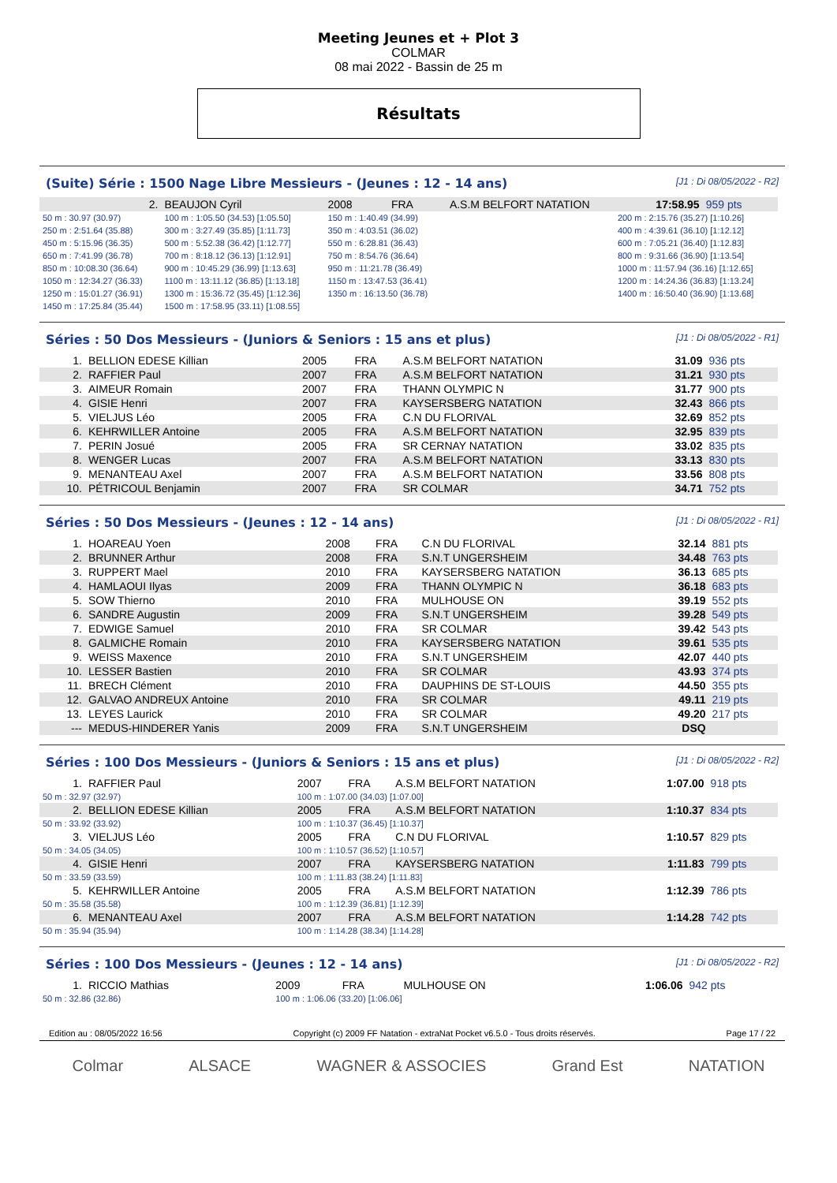Meeting Jeunes et + Plot 3
COLMAR
08 mai 2022 - Bassin de 25 m
Résultats
(Suite) Série : 1500 Nage Libre Messieurs - (Jeunes : 12 - 14 ans) [J1 : Di 08/05/2022 - R2]
| 2. | BEAUJON Cyril | | 2008 | FRA | A.S.M BELFORT NATATION | | 17:58.95 | 959 pts |
| 50 m : 30.97 (30.97) | 100 m : 1:05.50 (34.53) [1:05.50] | 150 m : 1:40.49 (34.99) | | | | 200 m : 2:15.76 (35.27) [1:10.26] | | |
| 250 m : 2:51.64 (35.88) | 300 m : 3:27.49 (35.85) [1:11.73] | 350 m : 4:03.51 (36.02) | | | | 400 m : 4:39.61 (36.10) [1:12.12] | | |
| 450 m : 5:15.96 (36.35) | 500 m : 5:52.38 (36.42) [1:12.77] | 550 m : 6:28.81 (36.43) | | | | 600 m : 7:05.21 (36.40) [1:12.83] | | |
| 650 m : 7:41.99 (36.78) | 700 m : 8:18.12 (36.13) [1:12.91] | 750 m : 8:54.76 (36.64) | | | | 800 m : 9:31.66 (36.90) [1:13.54] | | |
| 850 m : 10:08.30 (36.64) | 900 m : 10:45.29 (36.99) [1:13.63] | 950 m : 11:21.78 (36.49) | | | | 1000 m : 11:57.94 (36.16) [1:12.65] | | |
| 1050 m : 12:34.27 (36.33) | 1100 m : 13:11.12 (36.85) [1:13.18] | 1150 m : 13:47.53 (36.41) | | | | 1200 m : 14:24.36 (36.83) [1:13.24] | | |
| 1250 m : 15:01.27 (36.91) | 1300 m : 15:36.72 (35.45) [1:12.36] | 1350 m : 16:13.50 (36.78) | | | | 1400 m : 16:50.40 (36.90) [1:13.68] | | |
| 1450 m : 17:25.84 (35.44) | 1500 m : 17:58.95 (33.11) [1:08.55] | | | | | | | |
Séries : 50 Dos Messieurs - (Juniors & Seniors : 15 ans et plus) [J1 : Di 08/05/2022 - R1]
| 1. | BELLION EDESE Killian | 2005 | FRA | A.S.M BELFORT NATATION | 31.09 | 936 pts |
| 2. | RAFFIER Paul | 2007 | FRA | A.S.M BELFORT NATATION | 31.21 | 930 pts |
| 3. | AIMEUR Romain | 2007 | FRA | THANN OLYMPIC N | 31.77 | 900 pts |
| 4. | GISIE Henri | 2007 | FRA | KAYSERSBERG NATATION | 32.43 | 866 pts |
| 5. | VIELJUS Léo | 2005 | FRA | C.N DU FLORIVAL | 32.69 | 852 pts |
| 6. | KEHRWILLER Antoine | 2005 | FRA | A.S.M BELFORT NATATION | 32.95 | 839 pts |
| 7. | PERIN Josué | 2005 | FRA | SR CERNAY NATATION | 33.02 | 835 pts |
| 8. | WENGER Lucas | 2007 | FRA | A.S.M BELFORT NATATION | 33.13 | 830 pts |
| 9. | MENANTEAU Axel | 2007 | FRA | A.S.M BELFORT NATATION | 33.56 | 808 pts |
| 10. | PÉTRICOUL Benjamin | 2007 | FRA | SR COLMAR | 34.71 | 752 pts |
Séries : 50 Dos Messieurs - (Jeunes : 12 - 14 ans) [J1 : Di 08/05/2022 - R1]
| 1. | HOAREAU Yoen | 2008 | FRA | C.N DU FLORIVAL | 32.14 | 881 pts |
| 2. | BRUNNER Arthur | 2008 | FRA | S.N.T UNGERSHEIM | 34.48 | 763 pts |
| 3. | RUPPERT Mael | 2010 | FRA | KAYSERSBERG NATATION | 36.13 | 685 pts |
| 4. | HAMLAOUI Ilyas | 2009 | FRA | THANN OLYMPIC N | 36.18 | 683 pts |
| 5. | SOW Thierno | 2010 | FRA | MULHOUSE ON | 39.19 | 552 pts |
| 6. | SANDRE Augustin | 2009 | FRA | S.N.T UNGERSHEIM | 39.28 | 549 pts |
| 7. | EDWIGE Samuel | 2010 | FRA | SR COLMAR | 39.42 | 543 pts |
| 8. | GALMICHE Romain | 2010 | FRA | KAYSERSBERG NATATION | 39.61 | 535 pts |
| 9. | WEISS Maxence | 2010 | FRA | S.N.T UNGERSHEIM | 42.07 | 440 pts |
| 10. | LESSER Bastien | 2010 | FRA | SR COLMAR | 43.93 | 374 pts |
| 11. | BRECH Clément | 2010 | FRA | DAUPHINS DE ST-LOUIS | 44.50 | 355 pts |
| 12. | GALVAO ANDREUX Antoine | 2010 | FRA | SR COLMAR | 49.11 | 219 pts |
| 13. | LEYES Laurick | 2010 | FRA | SR COLMAR | 49.20 | 217 pts |
| --- | MEDUS-HINDERER Yanis | 2009 | FRA | S.N.T UNGERSHEIM | DSQ | |
Séries : 100 Dos Messieurs - (Juniors & Seniors : 15 ans et plus) [J1 : Di 08/05/2022 - R2]
| 1. | RAFFIER Paul | | 2007 | FRA | A.S.M BELFORT NATATION | 1:07.00 | 918 pts |
| 50 m : 32.97 (32.97) | | 100 m : 1:07.00 (34.03) [1:07.00] | | | | | |
| 2. | BELLION EDESE Killian | | 2005 | FRA | A.S.M BELFORT NATATION | 1:10.37 | 834 pts |
| 50 m : 33.92 (33.92) | | 100 m : 1:10.37 (36.45) [1:10.37] | | | | | |
| 3. | VIELJUS Léo | | 2005 | FRA | C.N DU FLORIVAL | 1:10.57 | 829 pts |
| 50 m : 34.05 (34.05) | | 100 m : 1:10.57 (36.52) [1:10.57] | | | | | |
| 4. | GISIE Henri | | 2007 | FRA | KAYSERSBERG NATATION | 1:11.83 | 799 pts |
| 50 m : 33.59 (33.59) | | 100 m : 1:11.83 (38.24) [1:11.83] | | | | | |
| 5. | KEHRWILLER Antoine | | 2005 | FRA | A.S.M BELFORT NATATION | 1:12.39 | 786 pts |
| 50 m : 35.58 (35.58) | | 100 m : 1:12.39 (36.81) [1:12.39] | | | | | |
| 6. | MENANTEAU Axel | | 2007 | FRA | A.S.M BELFORT NATATION | 1:14.28 | 742 pts |
| 50 m : 35.94 (35.94) | | 100 m : 1:14.28 (38.34) [1:14.28] | | | | | |
Séries : 100 Dos Messieurs - (Jeunes : 12 - 14 ans) [J1 : Di 08/05/2022 - R2]
| 1. | RICCIO Mathias | | 2009 | FRA | MULHOUSE ON | 1:06.06 | 942 pts |
| 50 m : 32.86 (32.86) | | 100 m : 1:06.06 (33.20) [1:06.06] | | | | | |
Edition au : 08/05/2022 16:56 Copyright (c) 2009 FF Natation - extraNat Pocket v6.5.0 - Tous droits réservés. Page 17 / 22
Colmar ALSACE WAGNER & ASSOCIES Grand Est NATATION